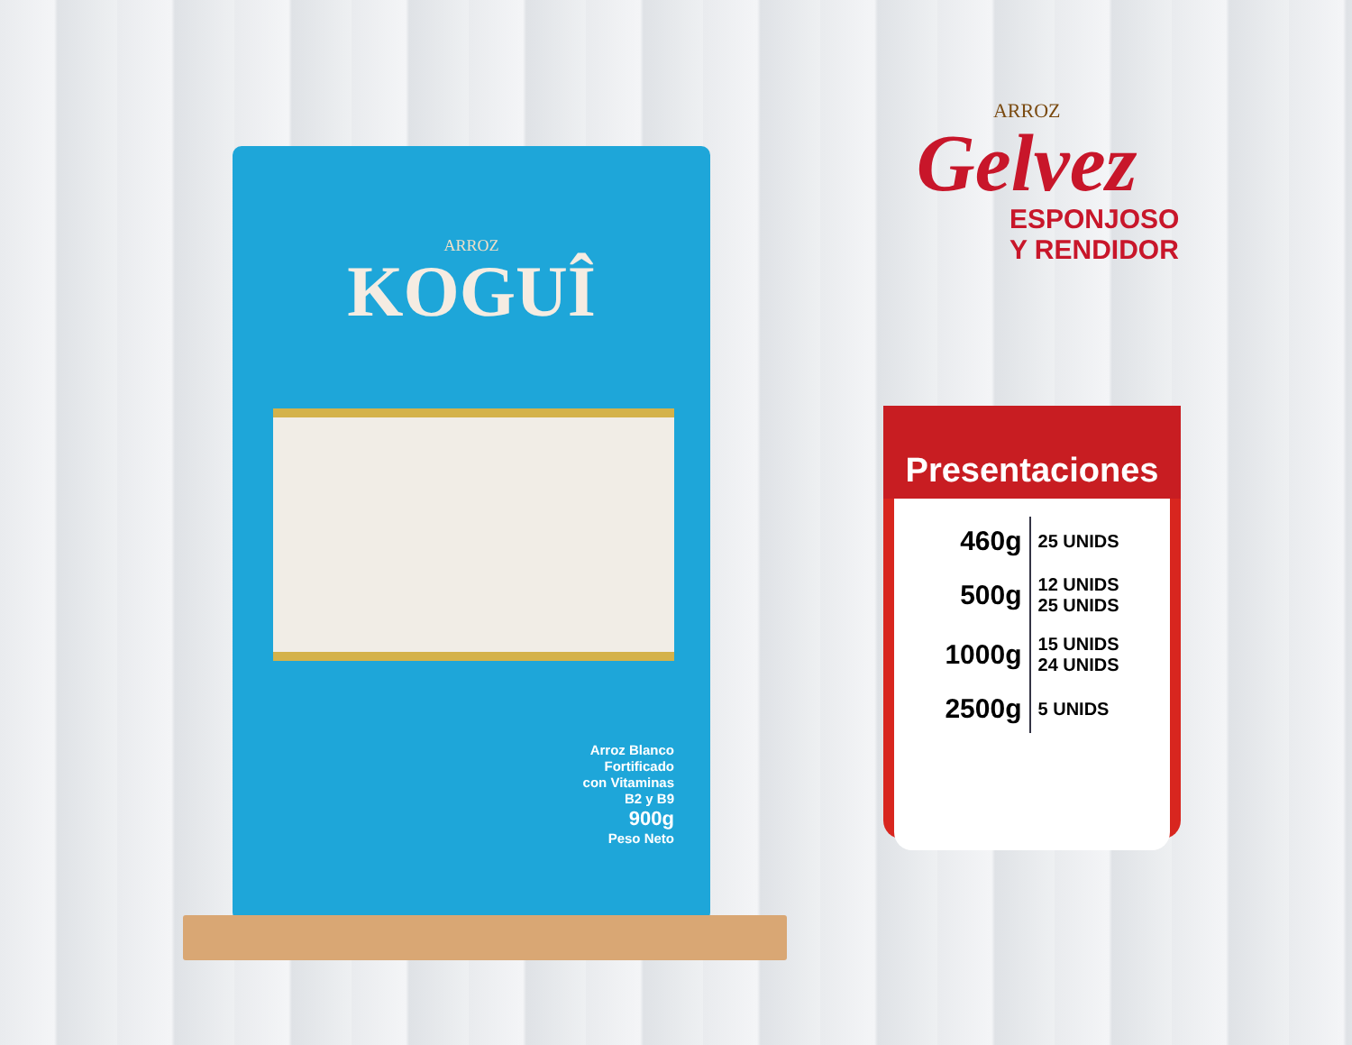ARROZ
KOGUÎ
Arroz Blanco
Fortificado
con Vitaminas
B2 y B9
900g
Peso Neto
ARROZ
Gelvez
ESPONJOSO
Y RENDIDOR
Presentaciones
| 460g | 25 UNIDS |
| 500g | 12 UNIDS 25 UNIDS |
| 1000g | 15 UNIDS 24 UNIDS |
| 2500g | 5 UNIDS |